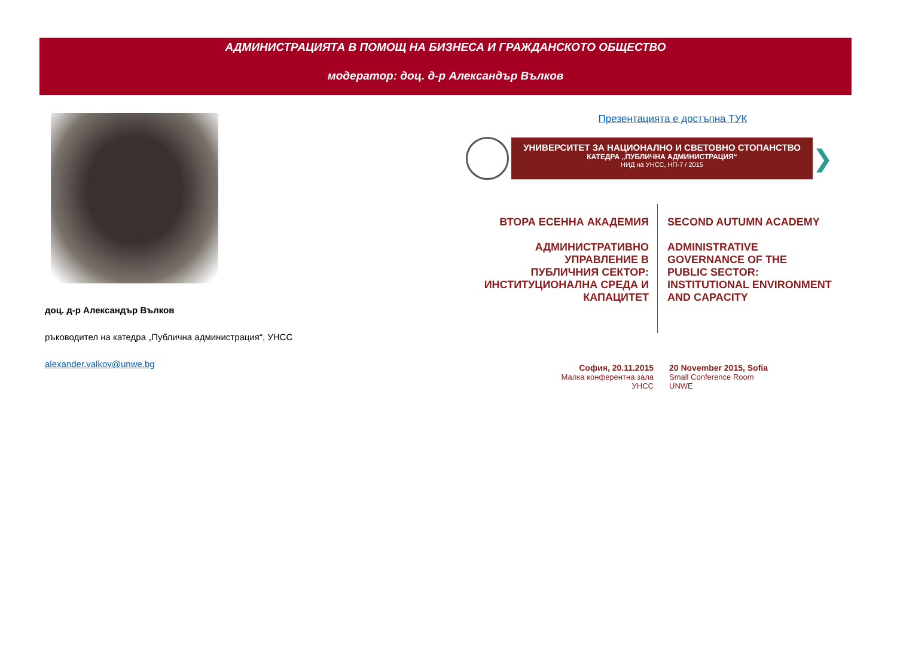АДМИНИСТРАЦИЯТА В ПОМОЩ НА БИЗНЕСА И ГРАЖДАНСКОТО ОБЩЕСТВО
модератор: доц. д-р Александър Вълков
доц. д-р Александър Вълков
ръководител на катедра „Публична администрация“, УНСС
alexander.valkov@unwe.bg
Презентацията е достъпна ТУК
УНИВЕРСИТЕТ ЗА НАЦИОНАЛНО И СВЕТОВНО СТОПАНСТВО
КАТЕДРА „ПУБЛИЧНА АДМИНИСТРАЦИЯ“
НИД на УНСС, НП-7 / 2015
❯
ВТОРА ЕСЕННА АКАДЕМИЯ
АДМИНИСТРАТИВНО
УПРАВЛЕНИЕ В
ПУБЛИЧНИЯ СЕКТОР:
ИНСТИТУЦИОНАЛНА СРЕДА И
КАПАЦИТЕТ
SECOND AUTUMN ACADEMY
ADMINISTRATIVE
GOVERNANCE OF THE
PUBLIC SECTOR:
INSTITUTIONAL ENVIRONMENT
AND CAPACITY
София, 20.11.2015
Малка конферентна зала
УНСС
20 November 2015, Sofia
Small Conference Room
UNWE